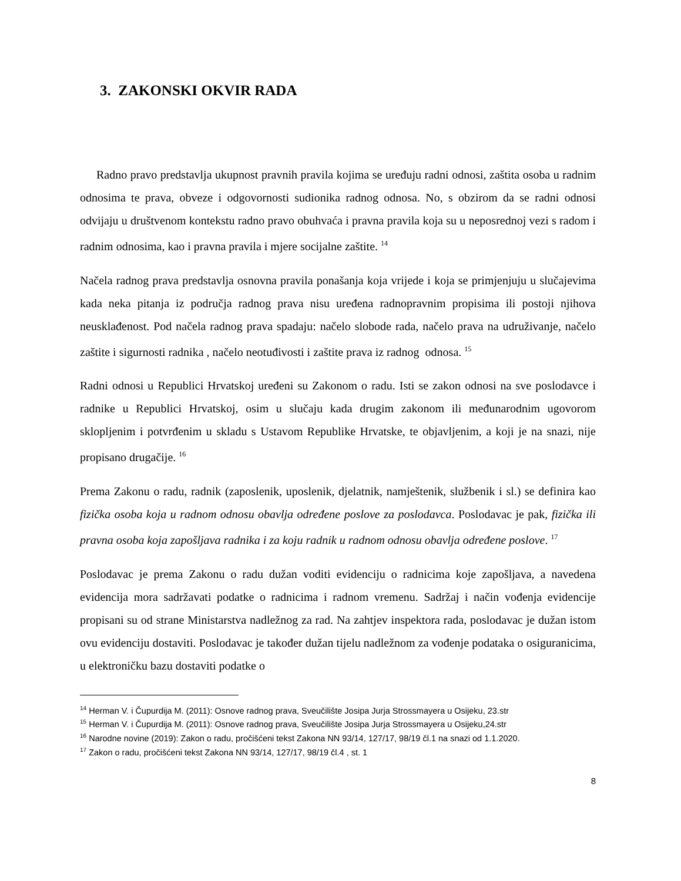3. ZAKONSKI OKVIR RADA
Radno pravo predstavlja ukupnost pravnih pravila kojima se uređuju radni odnosi, zaštita osoba u radnim odnosima te prava, obveze i odgovornosti sudionika radnog odnosa. No, s obzirom da se radni odnosi odvijaju u društvenom kontekstu radno pravo obuhvaća i pravna pravila koja su u neposrednoj vezi s radom i radnim odnosima, kao i pravna pravila i mjere socijalne zaštite. <sup>14</sup>
Načela radnog prava predstavlja osnovna pravila ponašanja koja vrijede i koja se primjenjuju u slučajevima kada neka pitanja iz područja radnog prava nisu uređena radnopravnim propisima ili postoji njihova neusklađenost. Pod načela radnog prava spadaju: načelo slobode rada, načelo prava na udruživanje, načelo zaštite i sigurnosti radnika , načelo neotuđivosti i zaštite prava iz radnog odnosa. <sup>15</sup>
Radni odnosi u Republici Hrvatskoj uređeni su Zakonom o radu. Isti se zakon odnosi na sve poslodavce i radnike u Republici Hrvatskoj, osim u slučaju kada drugim zakonom ili međunarodnim ugovorom sklopljenim i potvrđenim u skladu s Ustavom Republike Hrvatske, te objavljenim, a koji je na snazi, nije propisano drugačije. <sup>16</sup>
Prema Zakonu o radu, radnik (zaposlenik, uposlenik, djelatnik, namještenik, službenik i sl.) se definira kao fizička osoba koja u radnom odnosu obavlja određene poslove za poslodavca. Poslodavac je pak, fizička ili pravna osoba koja zapošljava radnika i za koju radnik u radnom odnosu obavlja određene poslove. <sup>17</sup>
Poslodavac je prema Zakonu o radu dužan voditi evidenciju o radnicima koje zapošljava, a navedena evidencija mora sadržavati podatke o radnicima i radnom vremenu. Sadržaj i način vođenja evidencije propisani su od strane Ministarstva nadležnog za rad. Na zahtjev inspektora rada, poslodavac je dužan istom ovu evidenciju dostaviti. Poslodavac je također dužan tijelu nadležnom za vođenje podataka o osiguranicima, u elektroničku bazu dostaviti podatke o
<sup>14</sup> Herman V. i Čupurdija M. (2011): Osnove radnog prava, Sveučilište Josipa Jurja Strossmayera u Osijeku, 23.str
<sup>15</sup> Herman V. i Čupurdija M. (2011): Osnove radnog prava, Sveučilište Josipa Jurja Strossmayera u Osijeku,24.str
<sup>16</sup> Narodne novine (2019): Zakon o radu, pročišćeni tekst Zakona NN 93/14, 127/17, 98/19 čl.1 na snazi od 1.1.2020.
<sup>17</sup> Zakon o radu, pročišćeni tekst Zakona NN 93/14, 127/17, 98/19 čl.4 , st. 1
8